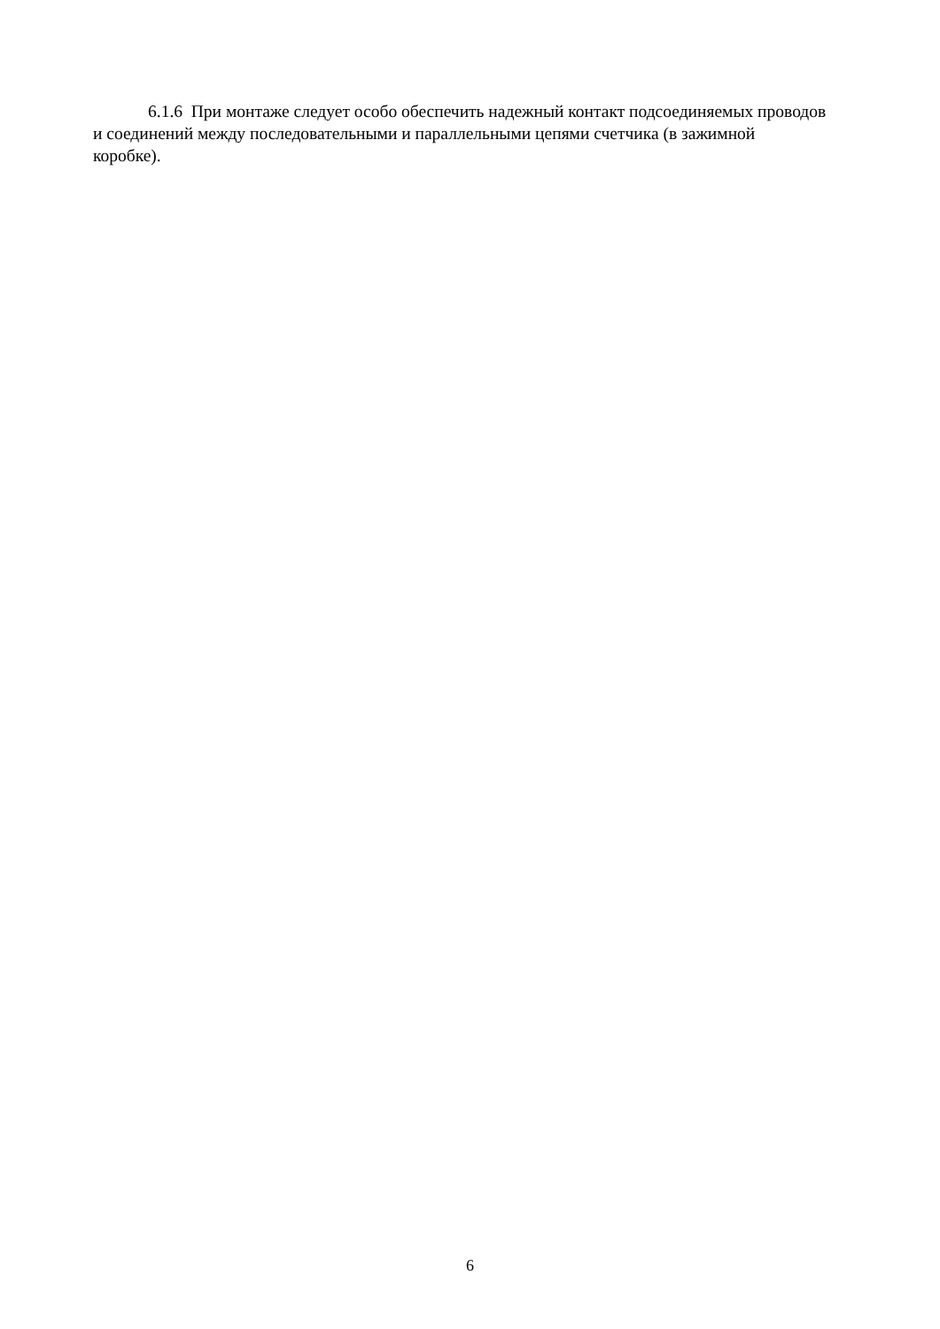6.1.6 При монтаже следует особо обеспечить надежный контакт подсоединяемых проводов
и соединений между последовательными и параллельными цепями счетчика (в зажимной
коробке).
6